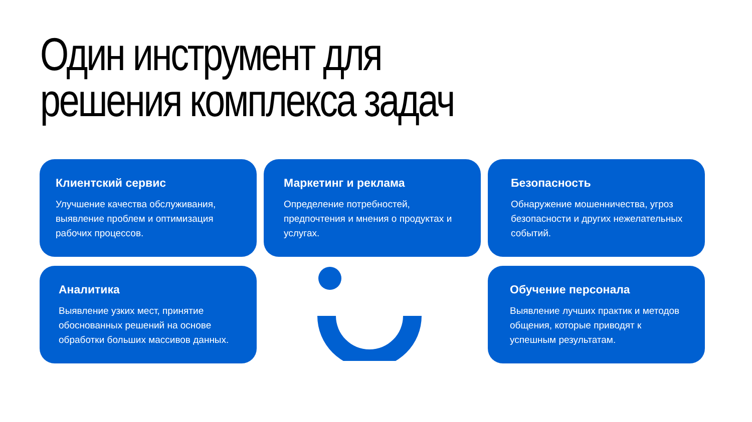Один инструмент для
решения комплекса задач
Клиентский сервис
Улучшение качества обслуживания, выявление проблем и оптимизация рабочих процессов.
Маркетинг и реклама
Определение потребностей, предпочтения и мнения о продуктах и услугах.
Безопасность
Обнаружение мошенничества, угроз безопасности и других нежелательных событий.
Аналитика
Выявление узких мест, принятие обоснованных решений на основе обработки больших массивов данных.
Обучение персонала
Выявление лучших практик и методов общения, которые приводят к успешным результатам.